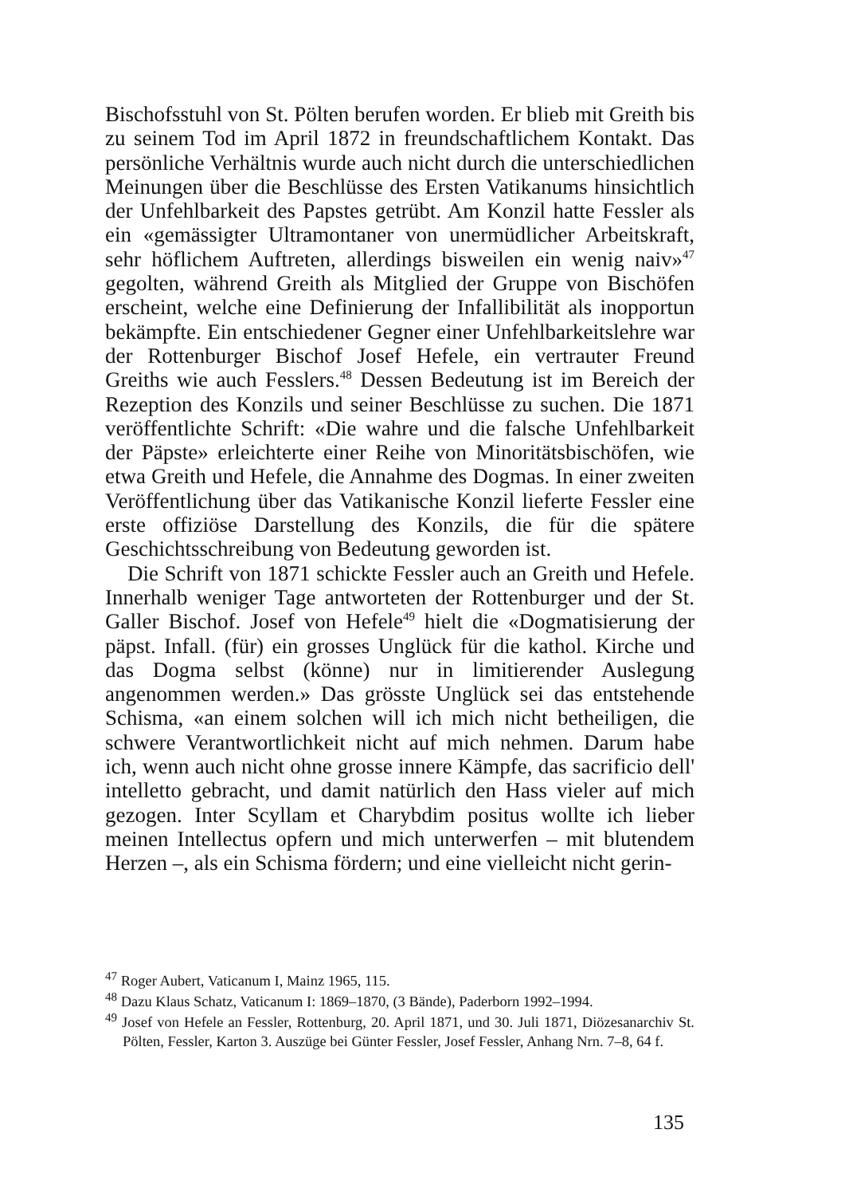Bischofsstuhl von St. Pölten berufen worden. Er blieb mit Greith bis zu seinem Tod im April 1872 in freundschaftlichem Kontakt. Das persönliche Verhältnis wurde auch nicht durch die unterschiedlichen Meinungen über die Beschlüsse des Ersten Vatikanums hinsichtlich der Unfehlbarkeit des Papstes getrübt. Am Konzil hatte Fessler als ein «gemässigter Ultramontaner von unermüdlicher Arbeitskraft, sehr höflichem Auftreten, allerdings bisweilen ein wenig naiv»<sup>47</sup> gegolten, während Greith als Mitglied der Gruppe von Bischöfen erscheint, welche eine Definierung der Infallibilität als inopportun bekämpfte. Ein entschiedener Gegner einer Unfehlbarkeitslehre war der Rottenburger Bischof Josef Hefele, ein vertrauter Freund Greiths wie auch Fesslers.<sup>48</sup> Dessen Bedeutung ist im Bereich der Rezeption des Konzils und seiner Beschlüsse zu suchen. Die 1871 veröffentlichte Schrift: «Die wahre und die falsche Unfehlbarkeit der Päpste» erleichterte einer Reihe von Minoritätsbischöfen, wie etwa Greith und Hefele, die Annahme des Dogmas. In einer zweiten Veröffentlichung über das Vatikanische Konzil lieferte Fessler eine erste offiziöse Darstellung des Konzils, die für die spätere Geschichtsschreibung von Bedeutung geworden ist.
Die Schrift von 1871 schickte Fessler auch an Greith und Hefele. Innerhalb weniger Tage antworteten der Rottenburger und der St. Galler Bischof. Josef von Hefele<sup>49</sup> hielt die «Dogmatisierung der päpst. Infall. (für) ein grosses Unglück für die kathol. Kirche und das Dogma selbst (könne) nur in limitierender Auslegung angenommen werden.» Das grösste Unglück sei das entstehende Schisma, «an einem solchen will ich mich nicht betheiligen, die schwere Verantwortlichkeit nicht auf mich nehmen. Darum habe ich, wenn auch nicht ohne grosse innere Kämpfe, das sacrificio dell' intelletto gebracht, und damit natürlich den Hass vieler auf mich gezogen. Inter Scyllam et Charybdim positus wollte ich lieber meinen Intellectus opfern und mich unterwerfen – mit blutendem Herzen –, als ein Schisma fördern; und eine vielleicht nicht gerin-
<sup>47</sup> Roger Aubert, Vaticanum I, Mainz 1965, 115.
<sup>48</sup> Dazu Klaus Schatz, Vaticanum I: 1869–1870, (3 Bände), Paderborn 1992–1994.
<sup>49</sup> Josef von Hefele an Fessler, Rottenburg, 20. April 1871, und 30. Juli 1871, Diözesanarchiv St. Pölten, Fessler, Karton 3. Auszüge bei Günter Fessler, Josef Fessler, Anhang Nrn. 7–8, 64 f.
135